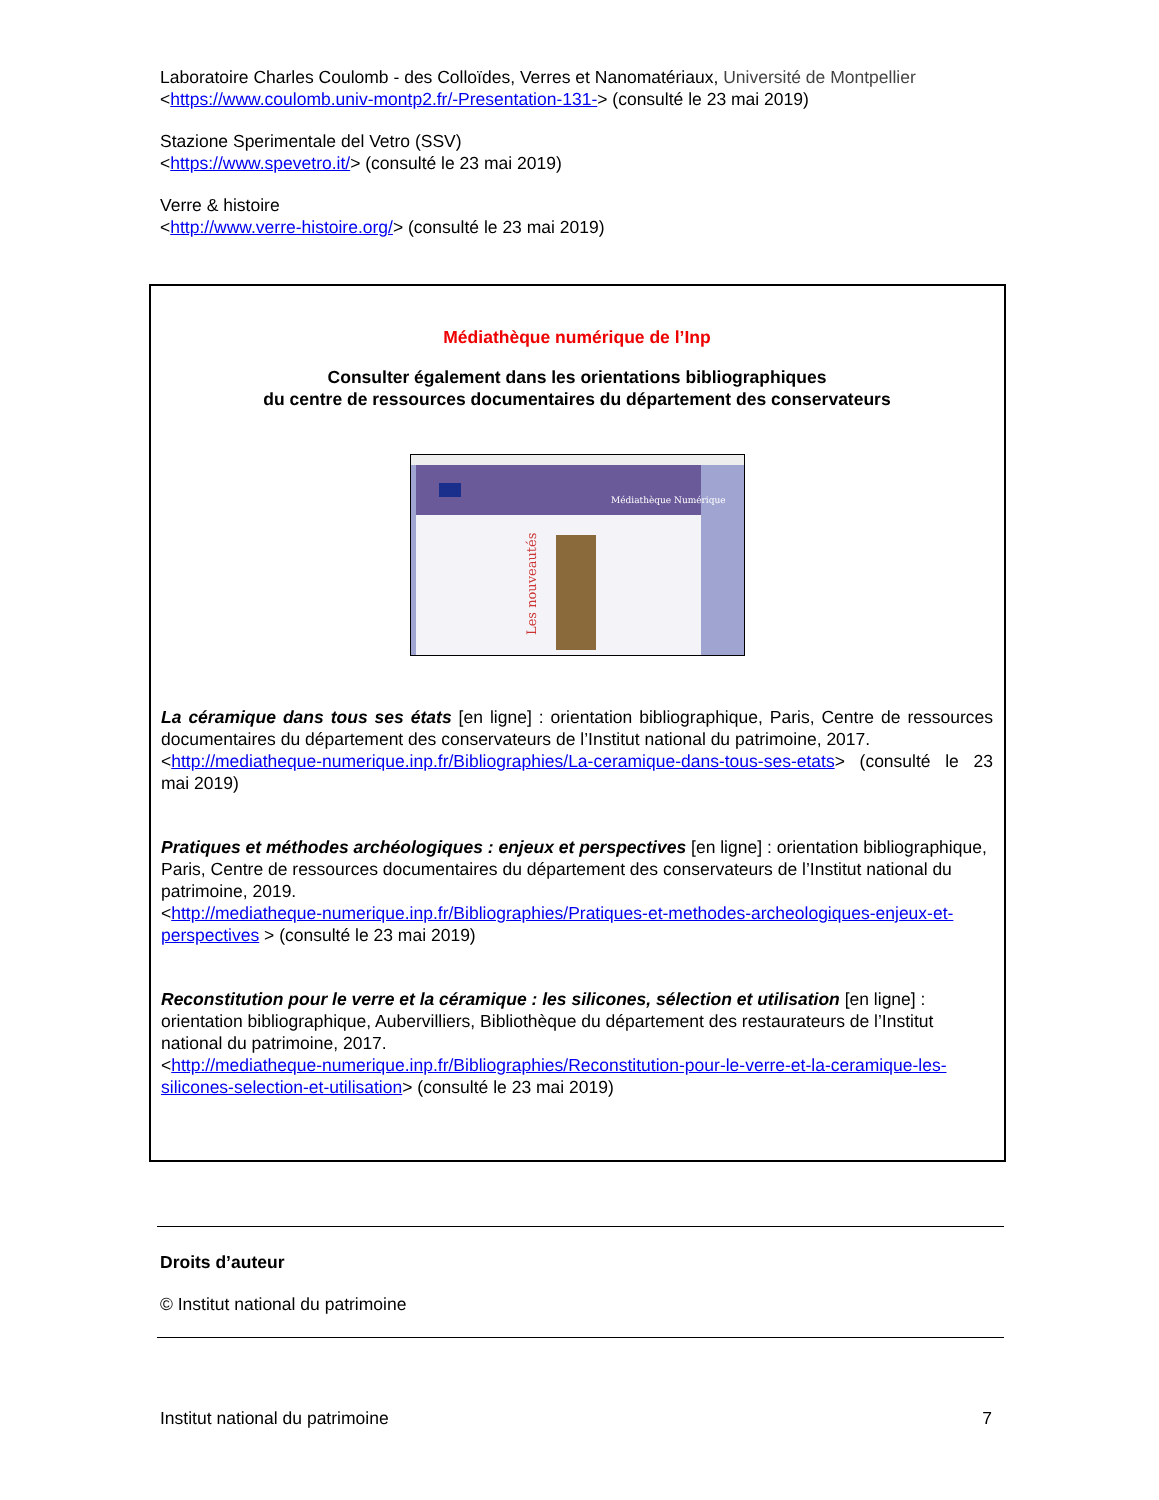Laboratoire Charles Coulomb - des Colloïdes, Verres et Nanomatériaux, Université de Montpellier
<https://www.coulomb.univ-montp2.fr/-Presentation-131-> (consulté le 23 mai 2019)
Stazione Sperimentale del Vetro (SSV)
<https://www.spevetro.it/> (consulté le 23 mai 2019)
Verre & histoire
<http://www.verre-histoire.org/> (consulté le 23 mai 2019)
Médiathèque numérique de l’Inp
Consulter également dans les orientations bibliographiques
du centre de ressources documentaires du département des conservateurs
Médiathèque Numérique
Les nouveautés
La céramique dans tous ses états [en ligne] : orientation bibliographique, Paris, Centre de ressources documentaires du département des conservateurs de l’Institut national du patrimoine, 2017.
<http://mediatheque-numerique.inp.fr/Bibliographies/La-ceramique-dans-tous-ses-etats> (consulté le 23 mai 2019)
Pratiques et méthodes archéologiques : enjeux et perspectives [en ligne] : orientation bibliographique, Paris, Centre de ressources documentaires du département des conservateurs de l’Institut national du patrimoine, 2019.
<http://mediatheque-numerique.inp.fr/Bibliographies/Pratiques-et-methodes-archeologiques-enjeux-et-perspectives > (consulté le 23 mai 2019)
Reconstitution pour le verre et la céramique : les silicones, sélection et utilisation [en ligne] : orientation bibliographique, Aubervilliers, Bibliothèque du département des restaurateurs de l’Institut national du patrimoine, 2017.
<http://mediatheque-numerique.inp.fr/Bibliographies/Reconstitution-pour-le-verre-et-la-ceramique-les-silicones-selection-et-utilisation> (consulté le 23 mai 2019)
Droits d’auteur
© Institut national du patrimoine
Institut national du patrimoine 7